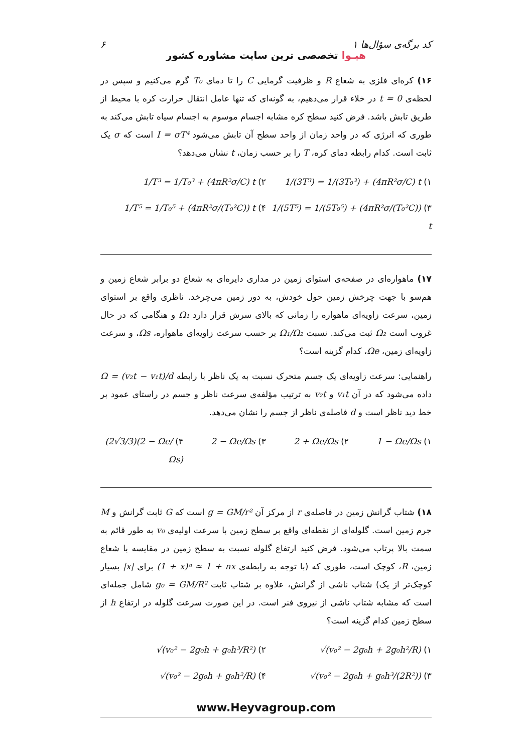کد برگه‌ی سؤال‌ها ۱ ۶
هیـوا تخصصی ترین سایت مشاوره کشور
۱۶) کره‌ای فلزی به شعاع R و ظرفیت گرمایی C را تا دمای T₀ گرم می‌کنیم و سپس در لحظه‌ی t = 0 در خلاء قرار می‌دهیم، به گونه‌ای که تنها عامل انتقال حرارت کره با محیط از طریق تابش باشد. فرض کنید سطح کره مشابه اجسام موسوم به اجسام سیاه تابش می‌کند به طوری که انرژی که در واحد زمان از واحد سطح آن تابش می‌شود I = σT⁴ است که σ یک ثابت است. کدام رابطه دمای کره، T را بر حسب زمان، t نشان می‌دهد؟
۱) 1/(3T³) = 1/(3T₀³) + (4πR²σ/C) t
۲) 1/T³ = 1/T₀³ + (4πR²σ/C) t
۳) 1/(5T⁵) = 1/(5T₀⁵) + (4πR²σ/(T₀²C)) t
۴) 1/T⁵ = 1/T₀⁵ + (4πR²σ/(T₀²C)) t
۱۷) ماهواره‌ای در صفحه‌ی استوای زمین در مداری دایره‌ای به شعاع دو برابر شعاع زمین و هم‌سو با جهت چرخش زمین حول خودش، به دور زمین می‌چرخد. ناظری واقع بر استوای زمین، سرعت زاویه‌ای ماهواره را زمانی که بالای سرش قرار دارد Ω₁ و هنگامی که در حال غروب است Ω₂ ثبت می‌کند. نسبت Ω₁/Ω₂ بر حسب سرعت زاویه‌ای ماهواره، Ωs، و سرعت زاویه‌ای زمین، Ωe، کدام گزینه است؟
راهنمایی: سرعت زاویه‌ای یک جسم متحرک نسبت به یک ناظر با رابطه Ω = (v₂t − v₁t)/d داده می‌شود که در آن v₁t و v₂t به ترتیب مؤلفه‌ی سرعت ناظر و جسم در راستای عمود بر خط دید ناظر است و d فاصله‌ی ناظر از جسم را نشان می‌دهد.
۱) 1 − Ωe/Ωs
۲) 2 + Ωe/Ωs
۳) 2 − Ωe/Ωs
۴) (2√3/3)(2 − Ωe/Ωs)
۱۸) شتاب گرانش زمین در فاصله‌ی r از مرکز آن g = GM/r² است که G ثابت گرانش و M جرم زمین است. گلوله‌ای از نقطه‌ای واقع بر سطح زمین با سرعت اولیه‌ی v₀ به طور قائم به سمت بالا پرتاب می‌شود. فرض کنید ارتفاع گلوله نسبت به سطح زمین در مقایسه با شعاع زمین، R، کوچک است، طوری که (با توجه به رابطه‌ی (1 + x)ⁿ ≈ 1 + nx برای |x| بسیار کوچک‌تر از یک) شتاب ناشی از گرانش، علاوه بر شتاب ثابت g₀ = GM/R² شامل جمله‌ای است که مشابه شتاب ناشی از نیروی فنر است. در این صورت سرعت گلوله در ارتفاع h از سطح زمین کدام گزینه است؟
۱) √(v₀² − 2g₀h + 2g₀h²/R)
۲) √(v₀² − 2g₀h + g₀h³/R²)
۳) √(v₀² − 2g₀h + g₀h³/(2R²))
۴) √(v₀² − 2g₀h + g₀h²/R)
www.Heyvagroup.com